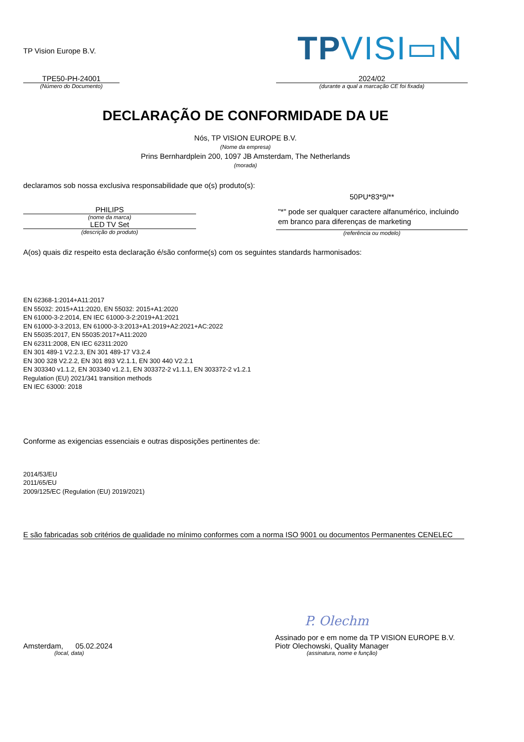TP Vision Europe B.V.
TPVISI▭N
TPE50-PH-24001
(Número do Documento)
2024/02
(durante a qual a marcação CE foi fixada)
DECLARAÇÃO DE CONFORMIDADE DA UE
Nós, TP VISION EUROPE B.V.
(Nome da empresa)
Prins Bernhardplein 200, 1097 JB Amsterdam, The Netherlands
(morada)
declaramos sob nossa exclusiva responsabilidade que o(s) produto(s):
PHILIPS
(nome da marca)
LED TV Set
(descrição do produto)
50PU*83*9/**
"*" pode ser qualquer caractere alfanumérico, incluindo em branco para diferenças de marketing
(referência ou modelo)
A(os) quais diz respeito esta declaração é/são conforme(s) com os seguintes standards harmonisados:
EN 62368-1:2014+A11:2017
EN 55032: 2015+A11:2020, EN 55032: 2015+A1:2020
EN 61000-3-2:2014, EN IEC 61000-3-2:2019+A1:2021
EN 61000-3-3:2013, EN 61000-3-3:2013+A1:2019+A2:2021+AC:2022
EN 55035:2017, EN 55035:2017+A11:2020
EN 62311:2008, EN IEC 62311:2020
EN 301 489-1 V2.2.3, EN 301 489-17 V3.2.4
EN 300 328 V2.2.2, EN 301 893 V2.1.1, EN 300 440 V2.2.1
EN 303340 v1.1.2, EN 303340 v1.2.1, EN 303372-2 v1.1.1, EN 303372-2 v1.2.1
Regulation (EU) 2021/341 transition methods
EN IEC 63000: 2018
Conforme as exigencias essenciais e outras disposições pertinentes de:
2014/53/EU
2011/65/EU
2009/125/EC (Regulation (EU) 2019/2021)
E são fabricadas sob critérios de qualidade no mínimo conformes com a norma ISO 9001 ou documentos Permanentes CENELEC
Amsterdam, 05.02.2024
(local, data)
P. Olechm
Assinado por e em nome da TP VISION EUROPE B.V.
Piotr Olechowski, Quality Manager
(assinatura, nome e função)